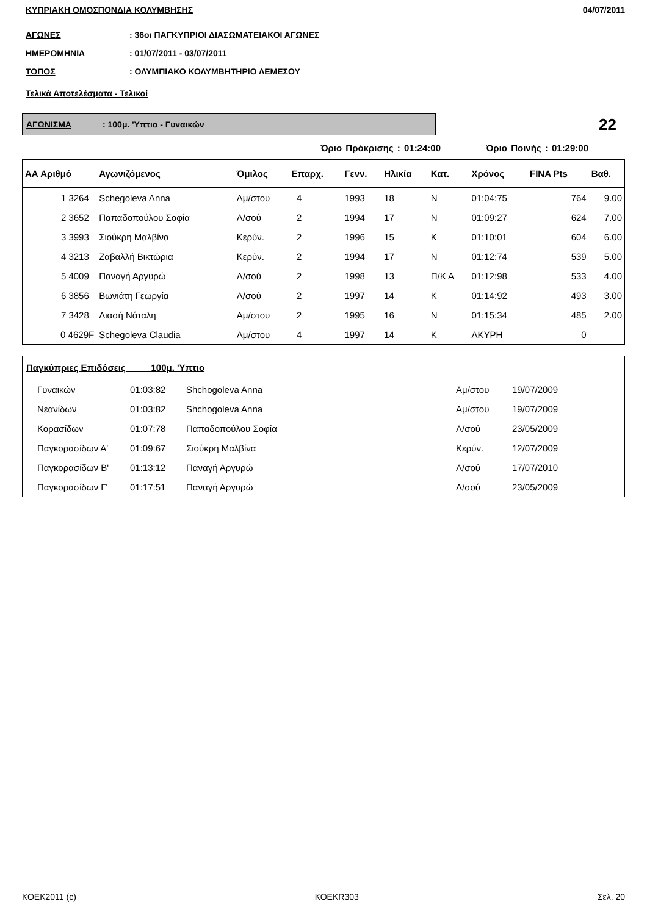ΚΥΠΡΙΑΚΗ ΟΜΟΣΠΟΝΔΙΑ ΚΟΛΥΜΒΗΣΗΣ 04/07/2011
ΑΓΩΝΕΣ: 36οι ΠΑΓΚΥΠΡΙΟΙ ΔΙΑΣΩΜΑΤΕΙΑΚΟΙ ΑΓΩΝΕΣ
ΗΜΕΡΟΜΗΝΙΑ: 01/07/2011 - 03/07/2011
ΤΟΠΟΣ: ΟΛΥΜΠΙΑΚΟ ΚΟΛΥΜΒΗΤΗΡΙΟ ΛΕΜΕΣΟΥ
Τελικά Αποτελέσματα - Τελικοί
ΑΓΩΝΙΣΜΑ : 100μ. 'Υπτιο - Γυναικών
22
Όριο Πρόκρισης : 01:24:00 Όριο Ποινής : 01:29:00
| ΑΑ Αριθμό | Αγωνιζόμενος | Όμιλος | Επαρχ. | Γενν. | Ηλικία | Κατ. | Χρόνος | FINA Pts | Βαθ. |
| --- | --- | --- | --- | --- | --- | --- | --- | --- | --- |
| 1 3264 | Schegoleva Anna | Αμ/στου | 4 | 1993 | 18 | Ν | 01:04:75 | 764 | 9.00 |
| 2 3652 | Παπαδοπούλου Σοφία | Λ/σού | 2 | 1994 | 17 | Ν | 01:09:27 | 624 | 7.00 |
| 3 3993 | Σιούκρη Μαλβίνα | Κερύν. | 2 | 1996 | 15 | Κ | 01:10:01 | 604 | 6.00 |
| 4 3213 | Ζαβαλλή Βικτώρια | Κερύν. | 2 | 1994 | 17 | Ν | 01:12:74 | 539 | 5.00 |
| 5 4009 | Παναγή Αργυρώ | Λ/σού | 2 | 1998 | 13 | Π/Κ Α | 01:12:98 | 533 | 4.00 |
| 6 3856 | Βωνιάτη Γεωργία | Λ/σού | 2 | 1997 | 14 | Κ | 01:14:92 | 493 | 3.00 |
| 7 3428 | Λιασή Νάταλη | Αμ/στου | 2 | 1995 | 16 | Ν | 01:15:34 | 485 | 2.00 |
| 0 4629F | Schegoleva Claudia | Αμ/στου | 4 | 1997 | 14 | Κ | ΑΚΥΡΗ | 0 | |
| Παγκύπριες Επιδόσεις 100μ. 'Υπτιο | | | | | |
| --- | --- | --- | --- | --- | --- |
| Γυναικών | 01:03:82 | Shchogoleva Anna | Αμ/στου | 19/07/2009 | |
| Νεανίδων | 01:03:82 | Shchogoleva Anna | Αμ/στου | 19/07/2009 | |
| Κορασίδων | 01:07:78 | Παπαδοπούλου Σοφία | Λ/σού | 23/05/2009 | |
| Παγκορασίδων Α' | 01:09:67 | Σιούκρη Μαλβίνα | Κερύν. | 12/07/2009 | |
| Παγκορασίδων Β' | 01:13:12 | Παναγή Αργυρώ | Λ/σού | 17/07/2010 | |
| Παγκορασίδων Γ' | 01:17:51 | Παναγή Αργυρώ | Λ/σού | 23/05/2009 | |
ΚΟΕΚ2011 (c) ΚΟΕΚR303 Σελ. 20